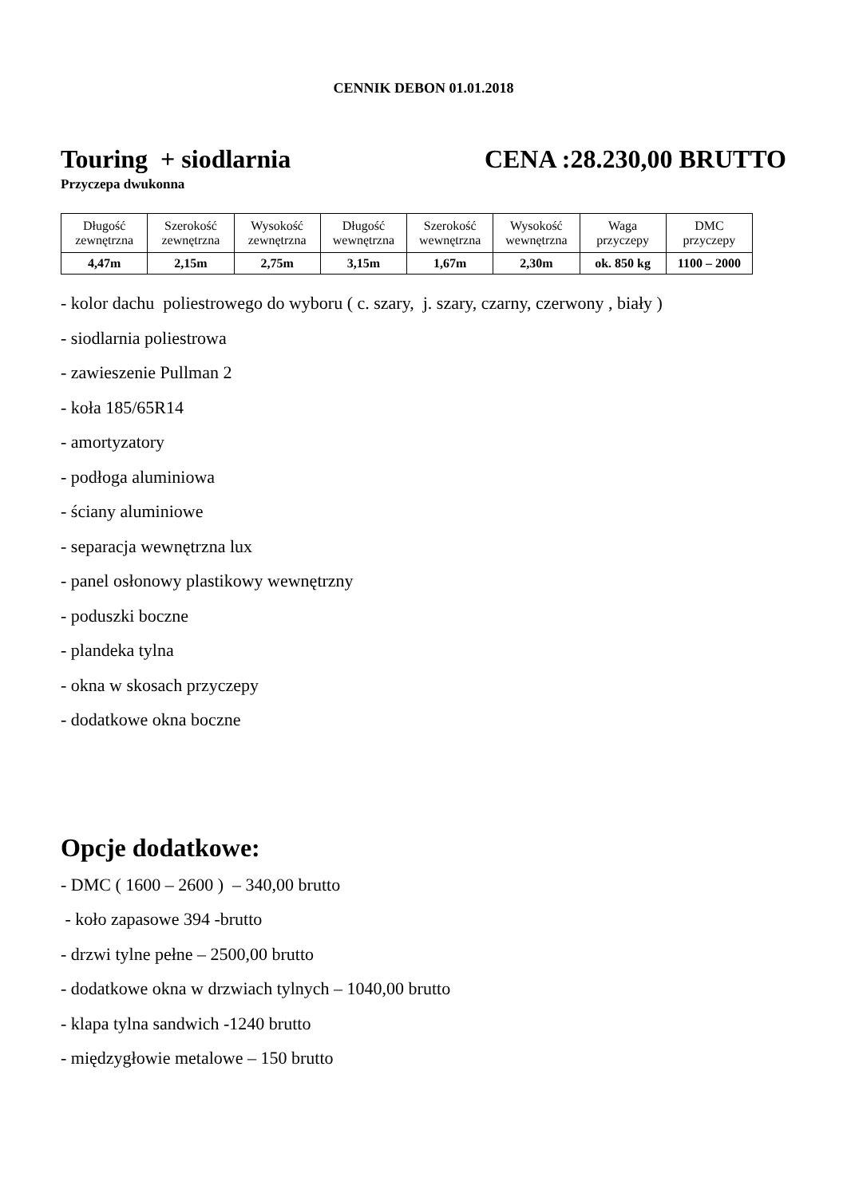CENNIK DEBON 01.01.2018
Touring + siodlarnia CENA :28.230,00 BRUTTO
Przyczepa dwukonna
| Długość zewnętrzna | Szerokość zewnętrzna | Wysokość zewnętrzna | Długość wewnętrzna | Szerokość wewnętrzna | Wysokość wewnętrzna | Waga przyczepy | DMC przyczepy |
| 4,47m | 2,15m | 2,75m | 3,15m | 1,67m | 2,30m | ok. 850 kg | 1100 – 2000 |
- kolor dachu poliestrowego do wyboru ( c. szary, j. szary, czarny, czerwony , biały )
- siodlarnia poliestrowa
- zawieszenie Pullman 2
- koła 185/65R14
- amortyzatory
- podłoga aluminiowa
- ściany aluminiowe
- separacja wewnętrzna lux
- panel osłonowy plastikowy wewnętrzny
- poduszki boczne
- plandeka tylna
- okna w skosach przyczepy
- dodatkowe okna boczne
Opcje dodatkowe:
- DMC ( 1600 – 2600 ) – 340,00 brutto
- koło zapasowe 394 -brutto
- drzwi tylne pełne – 2500,00 brutto
- dodatkowe okna w drzwiach tylnych – 1040,00 brutto
- klapa tylna sandwich -1240 brutto
- międzygłowie metalowe – 150 brutto